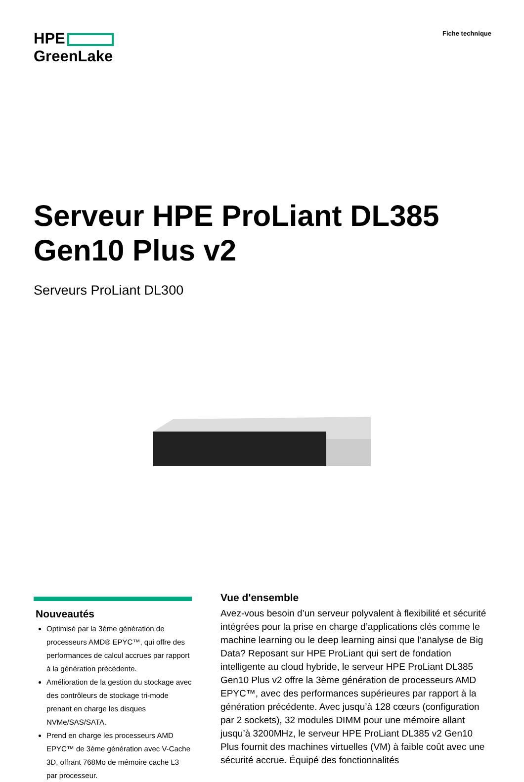HPE
GreenLake
Fiche technique
Serveur HPE ProLiant DL385
Gen10 Plus v2
Serveurs ProLiant DL300
Nouveautés
Optimisé par la 3ème génération de processeurs AMD® EPYC™, qui offre des performances de calcul accrues par rapport à la génération précédente.
Amélioration de la gestion du stockage avec des contrôleurs de stockage tri-mode prenant en charge les disques NVMe/SAS/SATA.
Prend en charge les processeurs AMD EPYC™ de 3ème génération avec V-Cache 3D, offrant 768Mo de mémoire cache L3 par processeur.
Vue d'ensemble
Avez-vous besoin d’un serveur polyvalent à flexibilité et sécurité intégrées pour la prise en charge d’applications clés comme le machine learning ou le deep learning ainsi que l’analyse de Big Data? Reposant sur HPE ProLiant qui sert de fondation intelligente au cloud hybride, le serveur HPE ProLiant DL385 Gen10 Plus v2 offre la 3ème génération de processeurs AMD EPYC™, avec des performances supérieures par rapport à la génération précédente. Avec jusqu’à 128 cœurs (configuration par 2 sockets), 32 modules DIMM pour une mémoire allant jusqu’à 3200MHz, le serveur HPE ProLiant DL385 v2 Gen10 Plus fournit des machines virtuelles (VM) à faible coût avec une sécurité accrue. Équipé des fonctionnalités